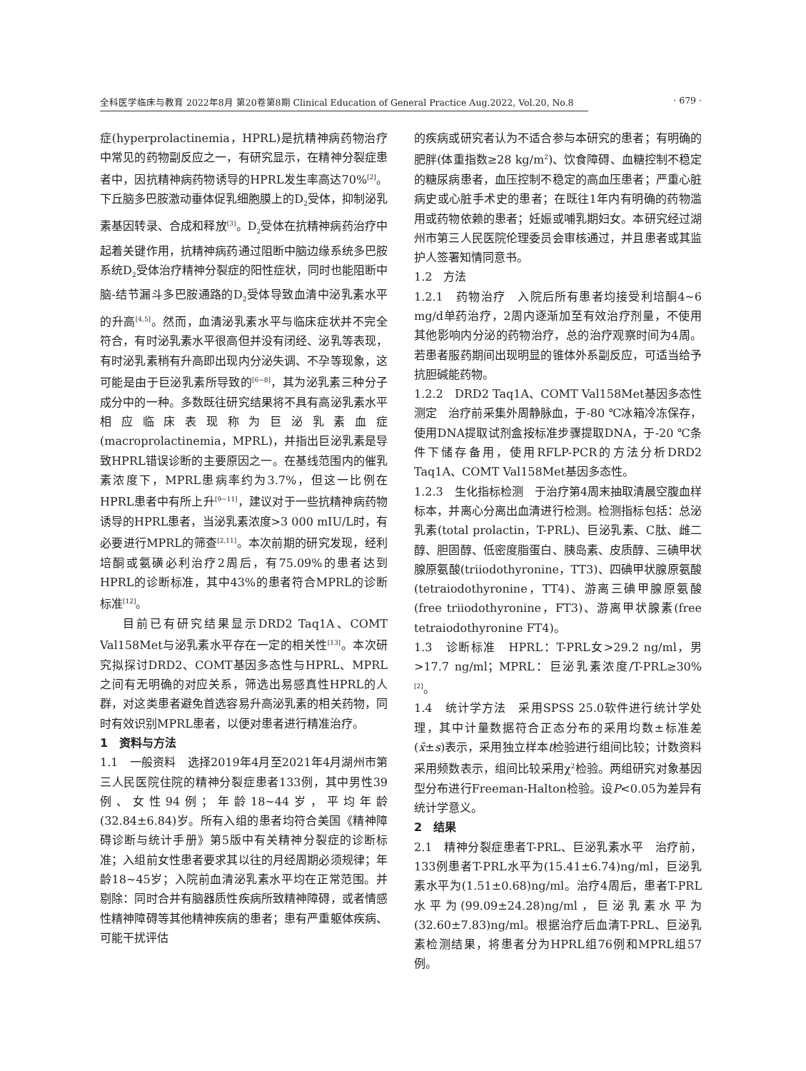全科医学临床与教育 2022年8月 第20卷第8期 Clinical Education of General Practice Aug.2022, Vol.20, No.8 · 679 ·
症(hyperprolactinemia，HPRL)是抗精神病药物治疗中常见的药物副反应之一，有研究显示，在精神分裂症患者中，因抗精神病药物诱导的HPRL发生率高达70%<sup>[2]</sup>。下丘脑多巴胺激动垂体促乳细胞膜上的D<sub>2</sub>受体，抑制泌乳素基因转录、合成和释放<sup>[3]</sup>。D<sub>2</sub>受体在抗精神病药治疗中起着关键作用，抗精神病药通过阻断中脑边缘系统多巴胺系统D<sub>2</sub>受体治疗精神分裂症的阳性症状，同时也能阻断中脑-结节漏斗多巴胺通路的D<sub>2</sub>受体导致血清中泌乳素水平的升高<sup>[4,5]</sup>。然而，血清泌乳素水平与临床症状并不完全符合，有时泌乳素水平很高但并没有闭经、泌乳等表现，有时泌乳素稍有升高即出现内分泌失调、不孕等现象，这可能是由于巨泌乳素所导致的<sup>[6~8]</sup>，其为泌乳素三种分子成分中的一种。多数既往研究结果将不具有高泌乳素水平相应临床表现称为巨泌乳素血症(macroprolactinemia，MPRL)，并指出巨泌乳素是导致HPRL错误诊断的主要原因之一。在基线范围内的催乳素浓度下，MPRL患病率约为3.7%，但这一比例在HPRL患者中有所上升<sup>[9~11]</sup>，建议对于一些抗精神病药物诱导的HPRL患者，当泌乳素浓度>3 000 mIU/L时，有必要进行MPRL的筛查<sup>[2,11]</sup>。本次前期的研究发现，经利培酮或氨磺必利治疗2周后，有75.09%的患者达到HPRL的诊断标准，其中43%的患者符合MPRL的诊断标准<sup>[12]</sup>。
目前已有研究结果显示DRD2 Taq1A、COMT Val158Met与泌乳素水平存在一定的相关性<sup>[13]</sup>。本次研究拟探讨DRD2、COMT基因多态性与HPRL、MPRL之间有无明确的对应关系，筛选出易感真性HPRL的人群，对这类患者避免首选容易升高泌乳素的相关药物，同时有效识别MPRL患者，以便对患者进行精准治疗。
1　资料与方法
1.1　一般资料　选择2019年4月至2021年4月湖州市第三人民医院住院的精神分裂症患者133例，其中男性39例、女性94例；年龄18~44岁，平均年龄(32.84±6.84)岁。所有入组的患者均符合美国《精神障碍诊断与统计手册》第5版中有关精神分裂症的诊断标准；入组前女性患者要求其以往的月经周期必须规律；年龄18~45岁；入院前血清泌乳素水平均在正常范围。并剔除：同时合并有脑器质性疾病所致精神障碍，或者情感性精神障碍等其他精神疾病的患者；患有严重躯体疾病、可能干扰评估
的疾病或研究者认为不适合参与本研究的患者；有明确的肥胖(体重指数≥28 kg/m<sup>2</sup>)、饮食障碍、血糖控制不稳定的糖尿病患者，血压控制不稳定的高血压患者；严重心脏病史或心脏手术史的患者；在既往1年内有明确的药物滥用或药物依赖的患者；妊娠或哺乳期妇女。本研究经过湖州市第三人民医院伦理委员会审核通过，并且患者或其监护人签署知情同意书。
1.2　方法
1.2.1　药物治疗　入院后所有患者均接受利培酮4~6 mg/d单药治疗，2周内逐渐加至有效治疗剂量，不使用其他影响内分泌的药物治疗，总的治疗观察时间为4周。若患者服药期间出现明显的锥体外系副反应，可适当给予抗胆碱能药物。
1.2.2　DRD2 Taq1A、COMT Val158Met基因多态性测定　治疗前采集外周静脉血，于-80 ℃冰箱冷冻保存，使用DNA提取试剂盒按标准步骤提取DNA，于-20 ℃条件下储存备用，使用RFLP-PCR的方法分析DRD2 Taq1A、COMT Val158Met基因多态性。
1.2.3　生化指标检测　于治疗第4周末抽取清晨空腹血样标本，并离心分离出血清进行检测。检测指标包括：总泌乳素(total prolactin，T-PRL)、巨泌乳素、C肽、雌二醇、胆固醇、低密度脂蛋白、胰岛素、皮质醇、三碘甲状腺原氨酸(triiodothyronine，TT3)、四碘甲状腺原氨酸(tetraiodothyronine，TT4)、游离三碘甲腺原氨酸(free triiodothyronine，FT3)、游离甲状腺素(free tetraiodothyronine FT4)。
1.3　诊断标准　HPRL：T-PRL女>29.2 ng/ml，男>17.7 ng/ml；MPRL：巨泌乳素浓度/T-PRL≥30%<sup>[2]</sup>。
1.4　统计学方法　采用SPSS 25.0软件进行统计学处理，其中计量数据符合正态分布的采用均数±标准差(x̄±s)表示，采用独立样本t检验进行组间比较；计数资料采用频数表示，组间比较采用χ<sup>2</sup>检验。两组研究对象基因型分布进行Freeman-Halton检验。设P<0.05为差异有统计学意义。
2　结果
2.1　精神分裂症患者T-PRL、巨泌乳素水平　治疗前，133例患者T-PRL水平为(15.41±6.74)ng/ml，巨泌乳素水平为(1.51±0.68)ng/ml。治疗4周后，患者T-PRL水平为(99.09±24.28)ng/ml，巨泌乳素水平为(32.60±7.83)ng/ml。根据治疗后血清T-PRL、巨泌乳素检测结果，将患者分为HPRL组76例和MPRL组57例。